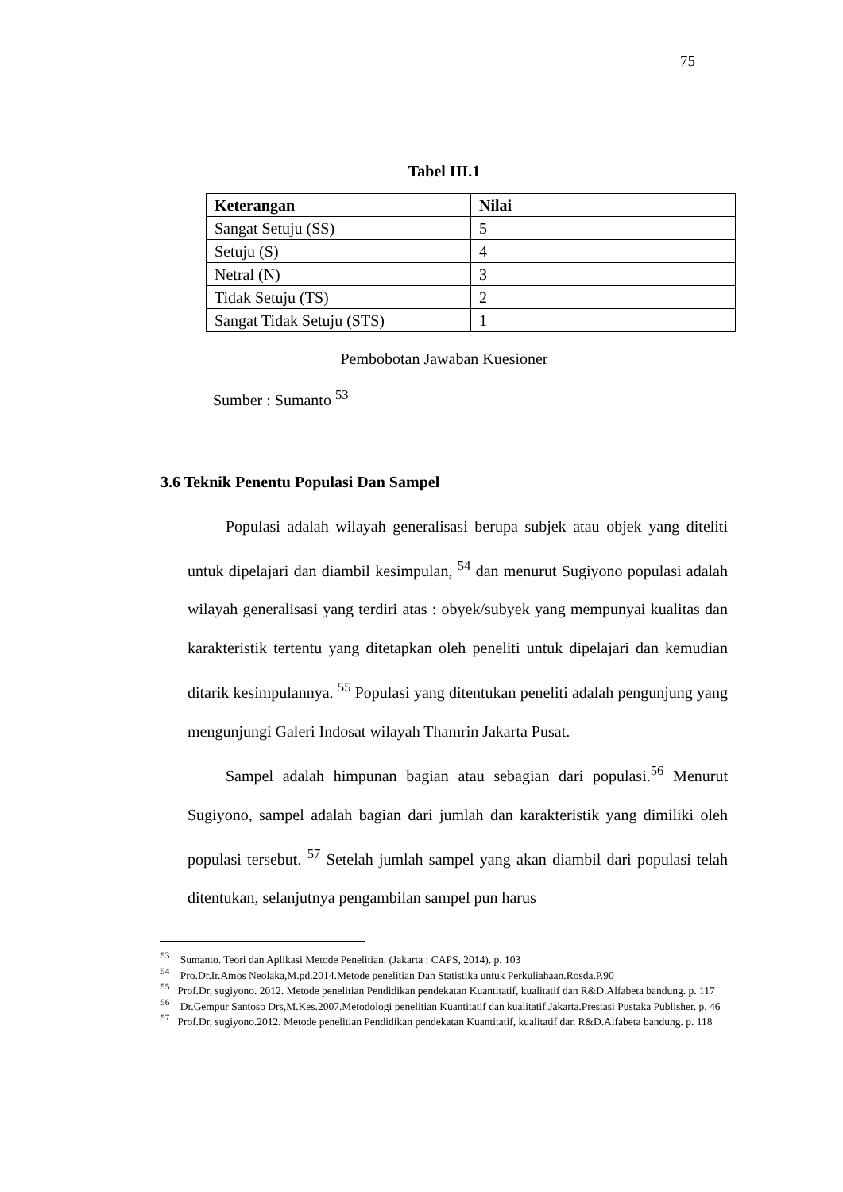75
Tabel III.1
| Keterangan | Nilai |
| --- | --- |
| Sangat Setuju (SS) | 5 |
| Setuju (S) | 4 |
| Netral (N) | 3 |
| Tidak Setuju (TS) | 2 |
| Sangat Tidak Setuju (STS) | 1 |
Pembobotan Jawaban Kuesioner
Sumber : Sumanto <sup>53</sup>
3.6 Teknik Penentu Populasi Dan Sampel
Populasi adalah wilayah generalisasi berupa subjek atau objek yang diteliti untuk dipelajari dan diambil kesimpulan, <sup>54</sup> dan menurut Sugiyono populasi adalah wilayah generalisasi yang terdiri atas : obyek/subyek yang mempunyai kualitas dan karakteristik tertentu yang ditetapkan oleh peneliti untuk dipelajari dan kemudian ditarik kesimpulannya. <sup>55</sup> Populasi yang ditentukan peneliti adalah pengunjung yang mengunjungi Galeri Indosat wilayah Thamrin Jakarta Pusat.
Sampel adalah himpunan bagian atau sebagian dari populasi.<sup>56</sup> Menurut Sugiyono, sampel adalah bagian dari jumlah dan karakteristik yang dimiliki oleh populasi tersebut. <sup>57</sup> Setelah jumlah sampel yang akan diambil dari populasi telah ditentukan, selanjutnya pengambilan sampel pun harus
<sup>53</sup> Sumanto. Teori dan Aplikasi Metode Penelitian. (Jakarta : CAPS, 2014). p. 103
<sup>54</sup> Pro.Dr.Ir.Amos Neolaka,M.pd.2014.Metode penelitian Dan Statistika untuk Perkuliahaan.Rosda.P.90
<sup>55</sup> Prof.Dr, sugiyono. 2012. Metode penelitian Pendidikan pendekatan Kuantitatif, kualitatif dan R&D.Alfabeta bandung. p. 117
<sup>56</sup> Dr.Gempur Santoso Drs,M.Kes.2007.Metodologi penelitian Kuantitatif dan kualitatif.Jakarta.Prestasi Pustaka Publisher. p. 46
<sup>57</sup> Prof.Dr, sugiyono.2012. Metode penelitian Pendidikan pendekatan Kuantitatif, kualitatif dan R&D.Alfabeta bandung. p. 118